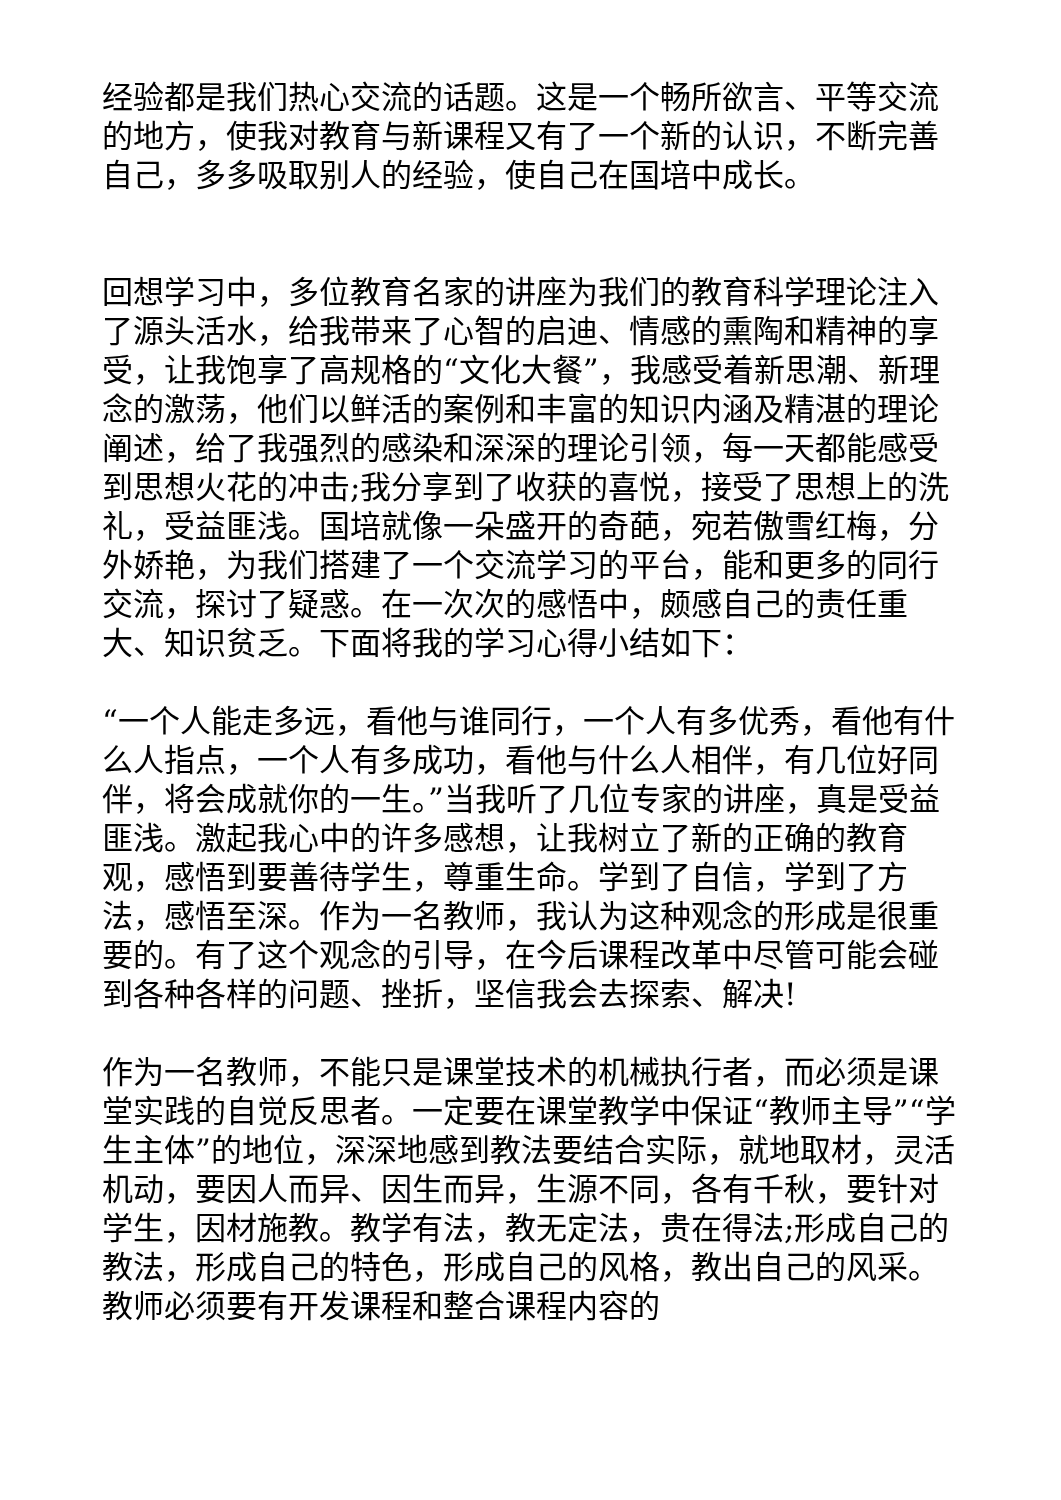经验都是我们热心交流的话题。这是一个畅所欲言、平等交流的地方，使我对教育与新课程又有了一个新的认识，不断完善自己，多多吸取别人的经验，使自己在国培中成长。
回想学习中，多位教育名家的讲座为我们的教育科学理论注入了源头活水，给我带来了心智的启迪、情感的熏陶和精神的享受，让我饱享了高规格的“文化大餐”，我感受着新思潮、新理念的激荡，他们以鲜活的案例和丰富的知识内涵及精湛的理论阐述，给了我强烈的感染和深深的理论引领，每一天都能感受到思想火花的冲击;我分享到了收获的喜悦，接受了思想上的洗礼，受益匪浅。国培就像一朵盛开的奇葩，宛若傲雪红梅，分外娇艳，为我们搭建了一个交流学习的平台，能和更多的同行交流，探讨了疑惑。在一次次的感悟中，颇感自己的责任重大、知识贫乏。下面将我的学习心得小结如下：
“一个人能走多远，看他与谁同行，一个人有多优秀，看他有什么人指点，一个人有多成功，看他与什么人相伴，有几位好同伴，将会成就你的一生。”当我听了几位专家的讲座，真是受益匪浅。激起我心中的许多感想，让我树立了新的正确的教育观，感悟到要善待学生，尊重生命。学到了自信，学到了方法，感悟至深。作为一名教师，我认为这种观念的形成是很重要的。有了这个观念的引导，在今后课程改革中尽管可能会碰到各种各样的问题、挫折，坚信我会去探索、解决!
作为一名教师，不能只是课堂技术的机械执行者，而必须是课堂实践的自觉反思者。一定要在课堂教学中保证“教师主导”“学生主体”的地位，深深地感到教法要结合实际，就地取材，灵活机动，要因人而异、因生而异，生源不同，各有千秋，要针对学生，因材施教。教学有法，教无定法，贵在得法;形成自己的教法，形成自己的特色，形成自己的风格，教出自己的风采。教师必须要有开发课程和整合课程内容的